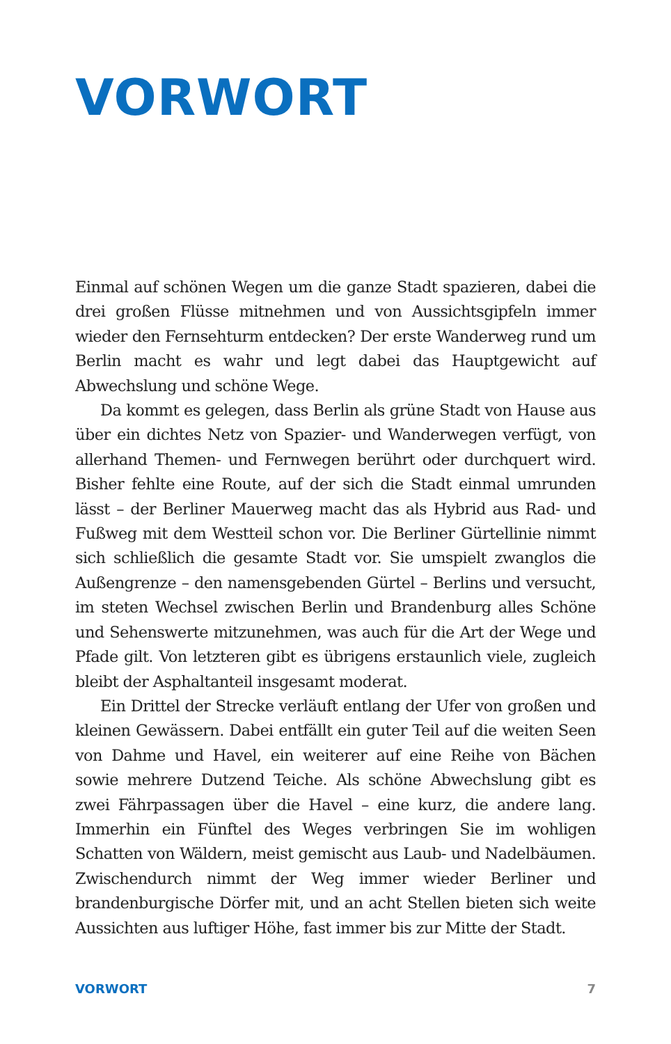VORWORT
Einmal auf schönen Wegen um die ganze Stadt spazieren, dabei die drei großen Flüsse mitnehmen und von Aussichtsgipfeln immer wieder den Fernsehturm entdecken? Der erste Wanderweg rund um Berlin macht es wahr und legt dabei das Hauptgewicht auf Abwechslung und schöne Wege.
Da kommt es gelegen, dass Berlin als grüne Stadt von Hause aus über ein dichtes Netz von Spazier- und Wanderwegen verfügt, von allerhand Themen- und Fernwegen berührt oder durchquert wird. Bisher fehlte eine Route, auf der sich die Stadt einmal umrunden lässt – der Berliner Mauerweg macht das als Hybrid aus Rad- und Fußweg mit dem Westteil schon vor. Die Berliner Gürtellinie nimmt sich schließlich die gesamte Stadt vor. Sie umspielt zwanglos die Außengrenze – den namensgebenden Gürtel – Berlins und versucht, im steten Wechsel zwischen Berlin und Brandenburg alles Schöne und Sehenswerte mitzunehmen, was auch für die Art der Wege und Pfade gilt. Von letzteren gibt es übrigens erstaunlich viele, zugleich bleibt der Asphaltanteil insgesamt moderat.
Ein Drittel der Strecke verläuft entlang der Ufer von großen und kleinen Gewässern. Dabei entfällt ein guter Teil auf die weiten Seen von Dahme und Havel, ein weiterer auf eine Reihe von Bächen sowie mehrere Dutzend Teiche. Als schöne Abwechslung gibt es zwei Fährpassagen über die Havel – eine kurz, die andere lang. Immerhin ein Fünftel des Weges verbringen Sie im wohligen Schatten von Wäldern, meist gemischt aus Laub- und Nadelbäumen. Zwischendurch nimmt der Weg immer wieder Berliner und brandenburgische Dörfer mit, und an acht Stellen bieten sich weite Aussichten aus luftiger Höhe, fast immer bis zur Mitte der Stadt.
VORWORT 7